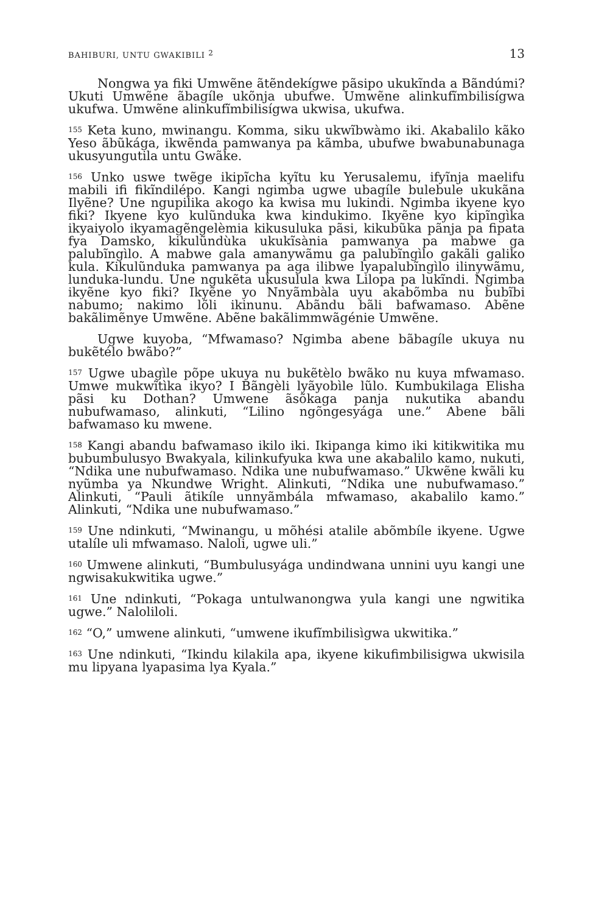BAHIBURI, UNTU GWAKIBILI <sup>2</sup> 13
Nongwa ya fiki Umwẽne ãtẽndekígwe pãsipo ukukĩnda a Bãndúmi? Ukuti Umwẽne ãbagíle ukõnja ubufwe. Umwẽne alinkufĩmbilisígwa ukufwa. Umwẽne alinkufĩmbilisígwa ukwisa, ukufwa.
<sup>155</sup> Keta kuno, mwinangu. Komma, siku ukwĩbwàmo iki. Akabalilo kãko Yeso ãbũkága, ikwẽnda pamwanya pa kãmba, ubufwe bwabunabunaga ukusyungutila untu Gwãke.
<sup>156</sup> Unko uswe twẽge ikipĩcha kyĩtu ku Yerusalemu, ifyĩnja maelifu mabili ifi fikĩndilépo. Kangi ngimba ugwe ubagíle bulebule ukukãna Ilyẽne? Une ngupilika akogo ka kwisa mu lukindi. Ngimba ikyene kyo fiki? Ikyene kyo kulũnduka kwa kindukimo. Ikyẽne kyo kipĩngìka ikyaiyolo ikyamagẽngelèmia kikusuluka pãsi, kikubũka pãnja pa fipata fya Damsko, kikulũndùka ukukĩsània pamwanya pa mabwe ga palubĩngìlo. A mabwe gala amanywãmu ga palubĩngìlo gakãli galiko kula. Kikulũnduka pamwanya pa aga ilibwe lyapalubĩngìlo ilinywãmu, lunduka-lundu. Une ngukẽta ukusulula kwa Lilopa pa lukĩndi. Ngimba ikyẽne kyo fiki? Ikyẽne yo Nnyãmbàla uyu akabõmba nu bubĩbi nabumo; nakimo lõli ikinunu. Abãndu bãli bafwamaso. Abẽne bakãlimẽnye Umwẽne. Abẽne bakãlimmwãgénie Umwẽne.
Ugwe kuyoba, “Mfwamaso? Ngimba abene bãbagíle ukuya nu bukẽtélo bwãbo?”
<sup>157</sup> Ugwe ubagìle põpe ukuya nu bukẽtèlo bwãko nu kuya mfwamaso. Umwe mukwĩtìka ikyo? I Bãngèli lyãyobìle lũlo. Kumbukilaga Elisha pãsi ku Dothan? Umwene ãsõkaga panja nukutika abandu nubufwamaso, alinkuti, “Lilino ngõngesyága une.” Abene bãli bafwamaso ku mwene.
<sup>158</sup> Kangi abandu bafwamaso ikilo iki. Ikipanga kimo iki kitikwitika mu bubumbulusyo Bwakyala, kilinkufyuka kwa une akabalilo kamo, nukuti, “Ndika une nubufwamaso. Ndika une nubufwamaso.” Ukwẽne kwãli ku nyũmba ya Nkundwe Wright. Alinkuti, “Ndika une nubufwamaso.” Alinkuti, “Pauli ãtikíle unnyãmbála mfwamaso, akabalilo kamo.” Alinkuti, “Ndika une nubufwamaso.”
<sup>159</sup> Une ndinkuti, “Mwinangu, u mõhési atalile abõmbíle ikyene. Ugwe utalíle uli mfwamaso. Naloli, ugwe uli.”
<sup>160</sup> Umwene alinkuti, “Bumbulusyága undindwana unnini uyu kangi une ngwisakukwitika ugwe.”
<sup>161</sup> Une ndinkuti, “Pokaga untulwanongwa yula kangi une ngwitika ugwe.” Nalolilolі.
<sup>162</sup> “O,” umwene alinkuti, “umwene ikufĩmbilisìgwa ukwitika.”
<sup>163</sup> Une ndinkuti, “Ikindu kilakila apa, ikyene kikufimbilisigwa ukwisila mu lipyana lyapasima lya Kyala.”